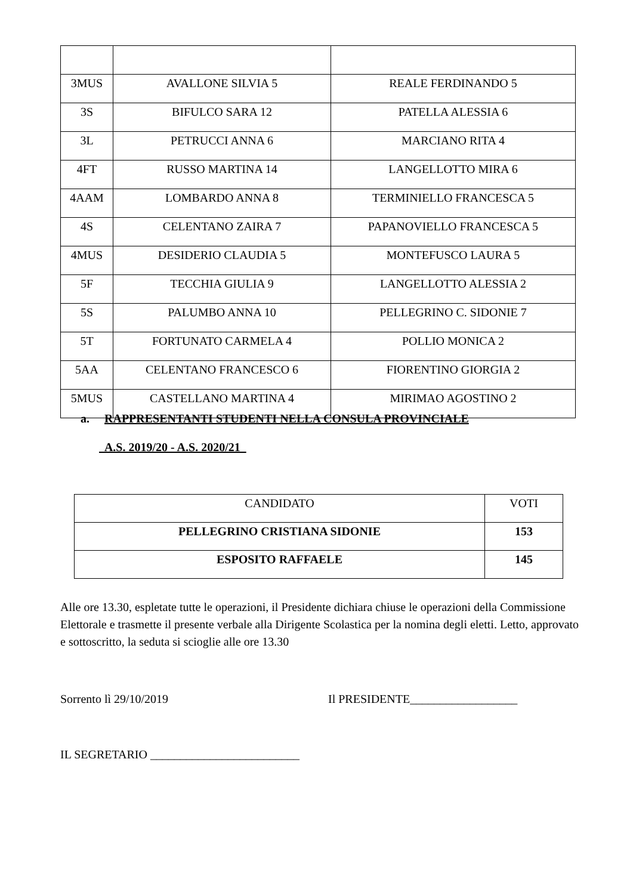| 3MUS | AVALLONE SILVIA 5 | REALE FERDINANDO 5 |
| 3S | BIFULCO SARA 12 | PATELLA ALESSIA 6 |
| 3L | PETRUCCI ANNA 6 | MARCIANO RITA 4 |
| 4FT | RUSSO MARTINA 14 | LANGELLOTTO MIRA 6 |
| 4AAM | LOMBARDO ANNA 8 | TERMINIELLO FRANCESCA 5 |
| 4S | CELENTANO ZAIRA 7 | PAPANOVIELLO FRANCESCA 5 |
| 4MUS | DESIDERIO CLAUDIA 5 | MONTEFUSCO LAURA 5 |
| 5F | TECCHIA GIULIA 9 | LANGELLOTTO ALESSIA 2 |
| 5S | PALUMBO ANNA 10 | PELLEGRINO C. SIDONIE 7 |
| 5T | FORTUNATO CARMELA 4 | POLLIO MONICA 2 |
| 5AA | CELENTANO FRANCESCO 6 | FIORENTINO GIORGIA 2 |
| 5MUS | CASTELLANO MARTINA 4 | MIRIMAO AGOSTINO 2 |
a. RAPPRESENTANTI STUDENTI NELLA CONSULA PROVINCIALE
A.S. 2019/20 - A.S. 2020/21
| CANDIDATO | VOTI |
| --- | --- |
| PELLEGRINO CRISTIANA SIDONIE | 153 |
| ESPOSITO RAFFAELE | 145 |
Alle ore 13.30, espletate tutte le operazioni, il Presidente dichiara chiuse le operazioni della Commissione Elettorale e trasmette il presente verbale alla Dirigente Scolastica per la nomina degli eletti. Letto, approvato e sottoscritto, la seduta si scioglie alle ore 13.30
Sorrento lì 29/10/2019
Il PRESIDENTE__________________
IL SEGRETARIO _________________________